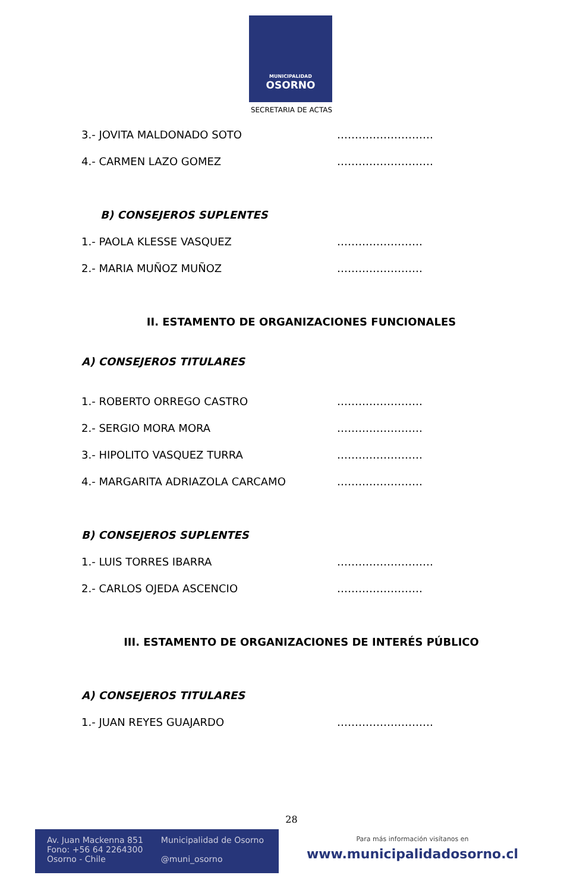MUNICIPALIDAD
OSORNO
SECRETARIA DE ACTAS
3.- JOVITA MALDONADO SOTO ………………………
4.- CARMEN LAZO GOMEZ ………………………
B) CONSEJEROS SUPLENTES
1.- PAOLA KLESSE VASQUEZ ……………………
2.- MARIA MUÑOZ MUÑOZ ……………………
II. ESTAMENTO DE ORGANIZACIONES FUNCIONALES
A) CONSEJEROS TITULARES
1.- ROBERTO ORREGO CASTRO ……………………
2.- SERGIO MORA MORA ……………………
3.- HIPOLITO VASQUEZ TURRA ……………………
4.- MARGARITA ADRIAZOLA CARCAMO ……………………
B) CONSEJEROS SUPLENTES
1.- LUIS TORRES IBARRA ………………………
2.- CARLOS OJEDA ASCENCIO ……………………
III. ESTAMENTO DE ORGANIZACIONES DE INTERÉS PÚBLICO
A) CONSEJEROS TITULARES
1.- JUAN REYES GUAJARDO ………………………
28
Av. Juan Mackenna 851
Fono: +56 64 2264300
Osorno - Chile
Municipalidad de Osorno
@muni_osorno
Para más información visítanos en
www.municipalidadosorno.cl